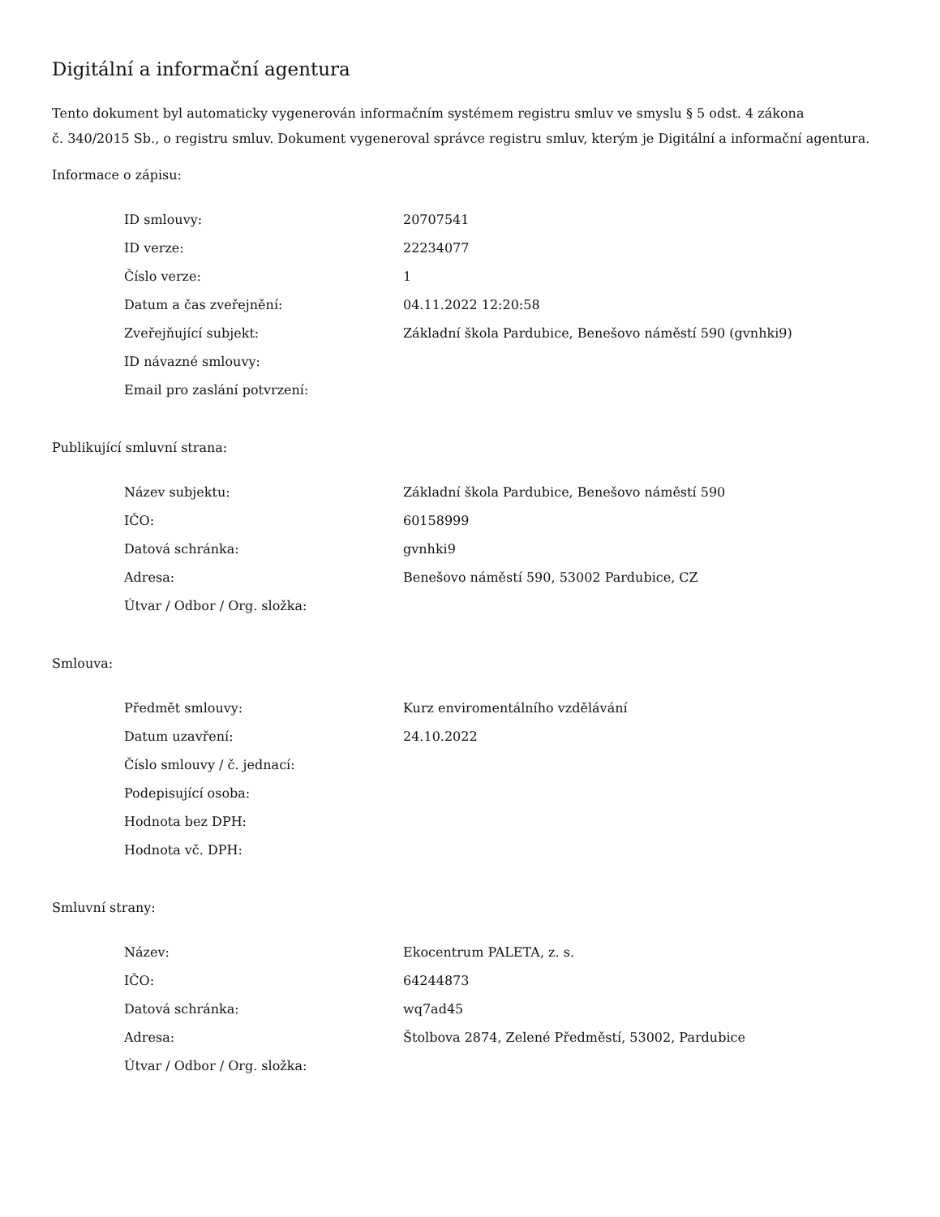Digitální a informační agentura
Tento dokument byl automaticky vygenerován informačním systémem registru smluv ve smyslu § 5 odst. 4 zákona
č. 340/2015 Sb., o registru smluv. Dokument vygeneroval správce registru smluv, kterým je Digitální a informační agentura.
Informace o zápisu:
| ID smlouvy: | 20707541 |
| ID verze: | 22234077 |
| Číslo verze: | 1 |
| Datum a čas zveřejnění: | 04.11.2022 12:20:58 |
| Zveřejňující subjekt: | Základní škola Pardubice, Benešovo náměstí 590 (gvnhki9) |
| ID návazné smlouvy: | |
| Email pro zaslání potvrzení: | |
Publikující smluvní strana:
| Název subjektu: | Základní škola Pardubice, Benešovo náměstí 590 |
| IČO: | 60158999 |
| Datová schránka: | gvnhki9 |
| Adresa: | Benešovo náměstí 590, 53002 Pardubice, CZ |
| Útvar / Odbor / Org. složka: | |
Smlouva:
| Předmět smlouvy: | Kurz enviromentálního vzdělávání |
| Datum uzavření: | 24.10.2022 |
| Číslo smlouvy / č. jednací: | |
| Podepisující osoba: | |
| Hodnota bez DPH: | |
| Hodnota vč. DPH: | |
Smluvní strany:
| Název: | Ekocentrum PALETA, z. s. |
| IČO: | 64244873 |
| Datová schránka: | wq7ad45 |
| Adresa: | Štolbova 2874, Zelené Předměstí, 53002, Pardubice |
| Útvar / Odbor / Org. složka: | |